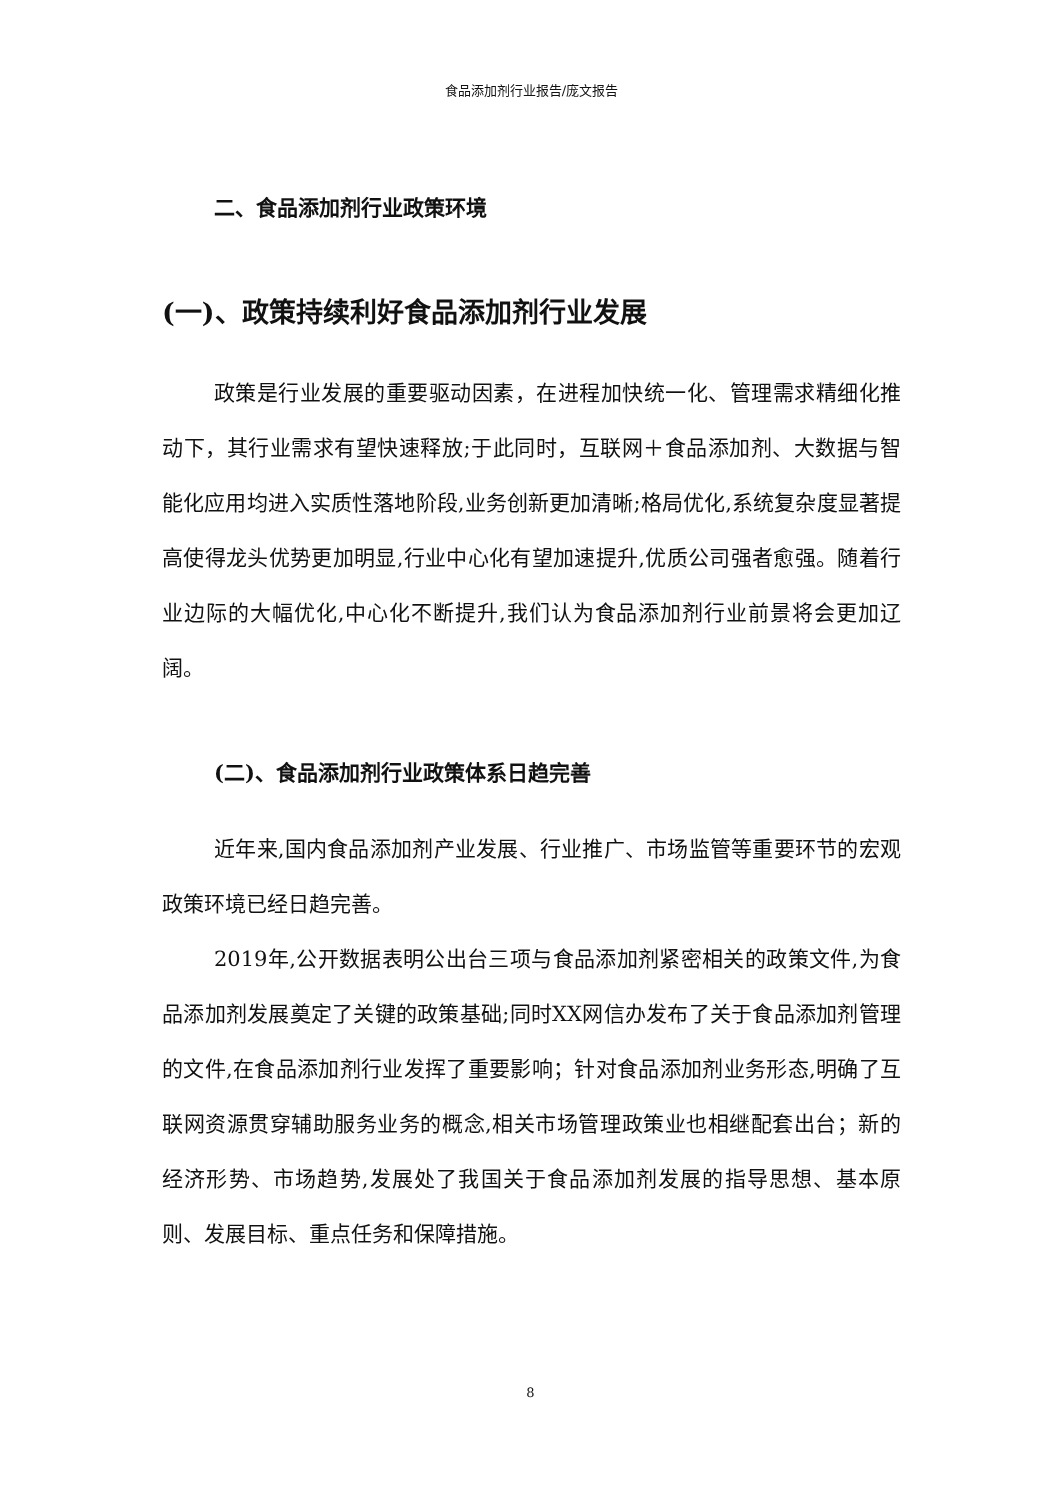食品添加剂行业报告/庞文报告
二、食品添加剂行业政策环境
(一)、政策持续利好食品添加剂行业发展
政策是行业发展的重要驱动因素，在进程加快统一化、管理需求精细化推动下，其行业需求有望快速释放;于此同时，互联网＋食品添加剂、大数据与智能化应用均进入实质性落地阶段,业务创新更加清晰;格局优化,系统复杂度显著提高使得龙头优势更加明显,行业中心化有望加速提升,优质公司强者愈强。随着行业边际的大幅优化,中心化不断提升,我们认为食品添加剂行业前景将会更加辽阔。
(二)、食品添加剂行业政策体系日趋完善
近年来,国内食品添加剂产业发展、行业推广、市场监管等重要环节的宏观政策环境已经日趋完善。
2019年,公开数据表明公出台三项与食品添加剂紧密相关的政策文件,为食品添加剂发展奠定了关键的政策基础;同时XX网信办发布了关于食品添加剂管理的文件,在食品添加剂行业发挥了重要影响；针对食品添加剂业务形态,明确了互联网资源贯穿辅助服务业务的概念,相关市场管理政策业也相继配套出台；新的经济形势、市场趋势,发展处了我国关于食品添加剂发展的指导思想、基本原则、发展目标、重点任务和保障措施。
8